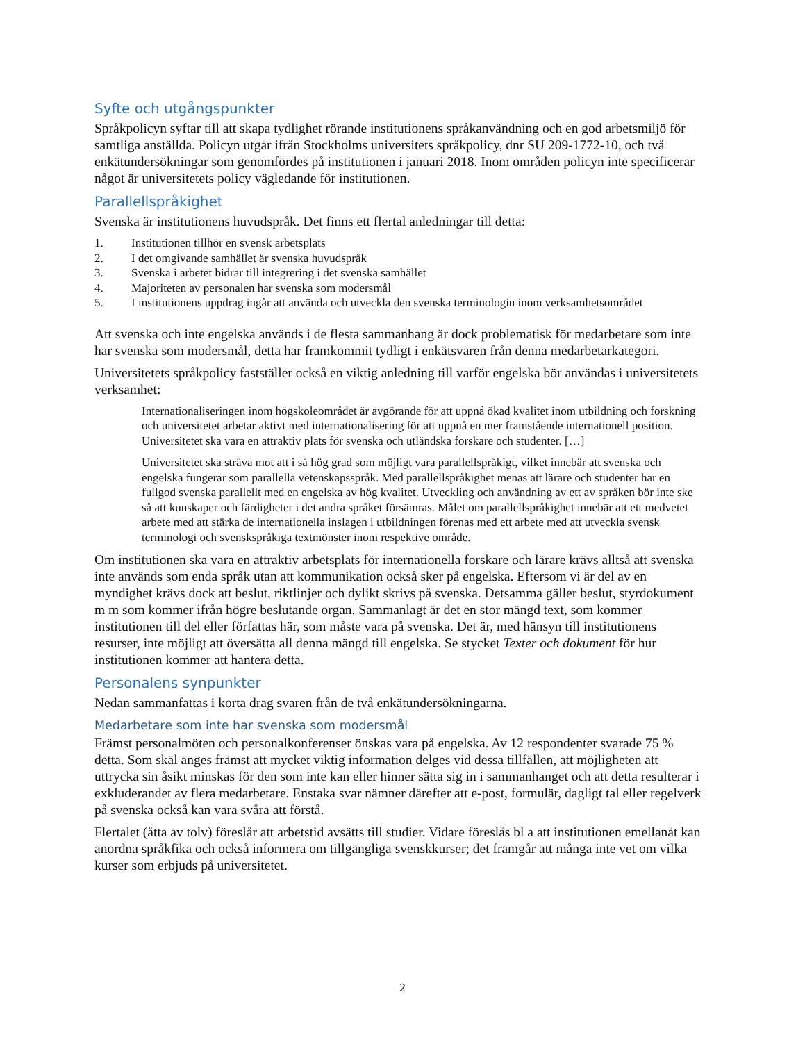Syfte och utgångspunkter
Språkpolicyn syftar till att skapa tydlighet rörande institutionens språkanvändning och en god arbetsmiljö för samtliga anställda. Policyn utgår ifrån Stockholms universitets språkpolicy, dnr SU 209-1772-10, och två enkätundersökningar som genomfördes på institutionen i januari 2018. Inom områden policyn inte specificerar något är universitetets policy vägledande för institutionen.
Parallellspråkighet
Svenska är institutionens huvudspråk. Det finns ett flertal anledningar till detta:
1. Institutionen tillhör en svensk arbetsplats
2. I det omgivande samhället är svenska huvudspråk
3. Svenska i arbetet bidrar till integrering i det svenska samhället
4. Majoriteten av personalen har svenska som modersmål
5. I institutionens uppdrag ingår att använda och utveckla den svenska terminologin inom verksamhetsområdet
Att svenska och inte engelska används i de flesta sammanhang är dock problematisk för medarbetare som inte har svenska som modersmål, detta har framkommit tydligt i enkätsvaren från denna medarbetarkategori.
Universitetets språkpolicy fastställer också en viktig anledning till varför engelska bör användas i universitetets verksamhet:
Internationaliseringen inom högskoleområdet är avgörande för att uppnå ökad kvalitet inom utbildning och forskning och universitetet arbetar aktivt med internationalisering för att uppnå en mer framstående internationell position. Universitetet ska vara en attraktiv plats för svenska och utländska forskare och studenter. […]
Universitetet ska sträva mot att i så hög grad som möjligt vara parallellspråkigt, vilket innebär att svenska och engelska fungerar som parallella vetenskapsspråk. Med parallellspråkighet menas att lärare och studenter har en fullgod svenska parallellt med en engelska av hög kvalitet. Utveckling och användning av ett av språken bör inte ske så att kunskaper och färdigheter i det andra språket försämras. Målet om parallellspråkighet innebär att ett medvetet arbete med att stärka de internationella inslagen i utbildningen förenas med ett arbete med att utveckla svensk terminologi och svenskspråkiga textmönster inom respektive område.
Om institutionen ska vara en attraktiv arbetsplats för internationella forskare och lärare krävs alltså att svenska inte används som enda språk utan att kommunikation också sker på engelska. Eftersom vi är del av en myndighet krävs dock att beslut, riktlinjer och dylikt skrivs på svenska. Detsamma gäller beslut, styrdokument m m som kommer ifrån högre beslutande organ. Sammanlagt är det en stor mängd text, som kommer institutionen till del eller författas här, som måste vara på svenska. Det är, med hänsyn till institutionens resurser, inte möjligt att översätta all denna mängd till engelska. Se stycket Texter och dokument för hur institutionen kommer att hantera detta.
Personalens synpunkter
Nedan sammanfattas i korta drag svaren från de två enkätundersökningarna.
Medarbetare som inte har svenska som modersmål
Främst personalmöten och personalkonferenser önskas vara på engelska. Av 12 respondenter svarade 75 % detta. Som skäl anges främst att mycket viktig information delges vid dessa tillfällen, att möjligheten att uttrycka sin åsikt minskas för den som inte kan eller hinner sätta sig in i sammanhanget och att detta resulterar i exkluderandet av flera medarbetare. Enstaka svar nämner därefter att e-post, formulär, dagligt tal eller regelverk på svenska också kan vara svåra att förstå.
Flertalet (åtta av tolv) föreslår att arbetstid avsätts till studier. Vidare föreslås bl a att institutionen emellanåt kan anordna språkfika och också informera om tillgängliga svenskkurser; det framgår att många inte vet om vilka kurser som erbjuds på universitetet.
2